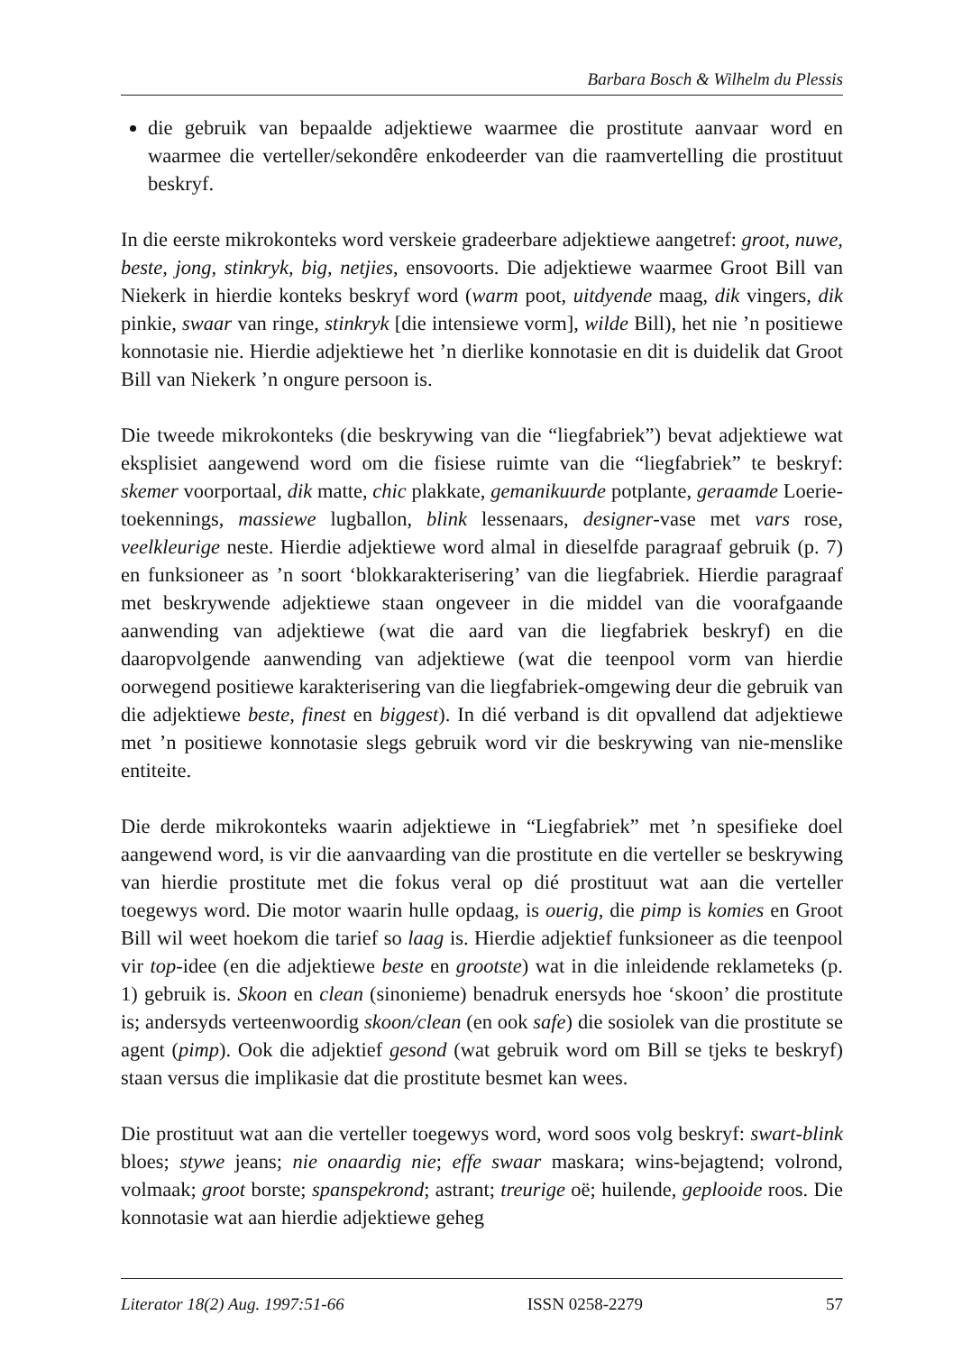Barbara Bosch & Wilhelm du Plessis
die gebruik van bepaalde adjektiewe waarmee die prostitute aanvaar word en waarmee die verteller/sekondêre enkodeerder van die raamvertelling die prostituut beskryf.
In die eerste mikrokonteks word verskeie gradeerbare adjektiewe aangetref: groot, nuwe, beste, jong, stinkryk, big, netjies, ensovoorts. Die adjektiewe waarmee Groot Bill van Niekerk in hierdie konteks beskryf word (warm poot, uitdyende maag, dik vingers, dik pinkie, swaar van ringe, stinkryk [die intensiewe vorm], wilde Bill), het nie ’n positiewe konnotasie nie. Hierdie adjektiewe het ’n dierlike konnotasie en dit is duidelik dat Groot Bill van Niekerk ’n ongure persoon is.
Die tweede mikrokonteks (die beskrywing van die “liegfabriek”) bevat adjektiewe wat eksplisiet aangewend word om die fisiese ruimte van die “liegfabriek” te beskryf: skemer voorportaal, dik matte, chic plakkate, gemanikuurde potplante, geraamde Loerie-toekennings, massiewe lugballon, blink lessenaars, designer-vase met vars rose, veelkleurige neste. Hierdie adjektiewe word almal in dieselfde paragraaf gebruik (p. 7) en funksioneer as ’n soort ‘blokkarakterisering’ van die liegfabriek. Hierdie paragraaf met beskrywende adjektiewe staan ongeveer in die middel van die voorafgaande aanwending van adjektiewe (wat die aard van die liegfabriek beskryf) en die daaropvolgende aanwending van adjektiewe (wat die teenpool vorm van hierdie oorwegend positiewe karakterisering van die liegfabriek-omgewing deur die gebruik van die adjektiewe beste, finest en biggest). In dié verband is dit opvallend dat adjektiewe met ’n positiewe konnotasie slegs gebruik word vir die beskrywing van nie-menslike entiteite.
Die derde mikrokonteks waarin adjektiewe in “Liegfabriek” met ’n spesifieke doel aangewend word, is vir die aanvaarding van die prostitute en die verteller se beskrywing van hierdie prostitute met die fokus veral op dié prostituut wat aan die verteller toegewys word. Die motor waarin hulle opdaag, is ouerig, die pimp is komies en Groot Bill wil weet hoekom die tarief so laag is. Hierdie adjektief funksioneer as die teenpool vir top-idee (en die adjektiewe beste en grootste) wat in die inleidende reklameteks (p. 1) gebruik is. Skoon en clean (sinonieme) benadruk enersyds hoe ‘skoon’ die prostitute is; andersyds verteenwoordig skoon/clean (en ook safe) die sosiolek van die prostitute se agent (pimp). Ook die adjektief gesond (wat gebruik word om Bill se tjeks te beskryf) staan versus die implikasie dat die prostitute besmet kan wees.
Die prostituut wat aan die verteller toegewys word, word soos volg beskryf: swart-blink bloes; stywe jeans; nie onaardig nie; effe swaar maskara; wins-bejagtend; volrond, volmaak; groot borste; spanspekrond; astrant; treurige oë; huilende, geplooide roos. Die konnotasie wat aan hierdie adjektiewe geheg
Literator 18(2) Aug. 1997:51-66 ISSN 0258-2279 57